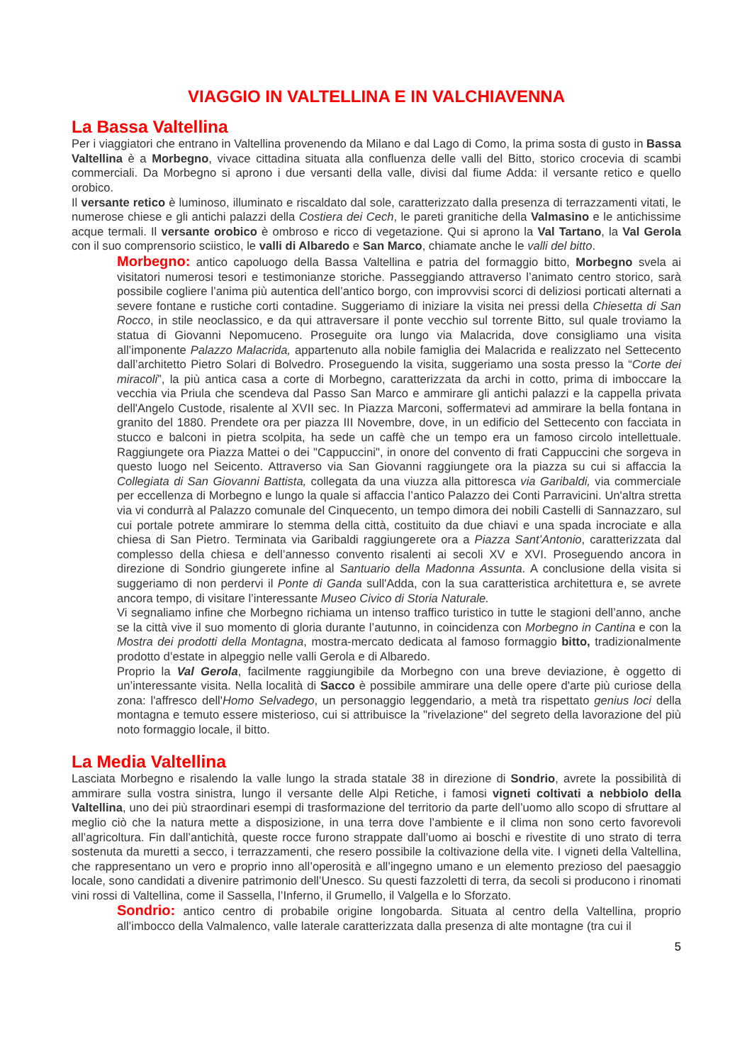VIAGGIO IN VALTELLINA E IN VALCHIAVENNA
La Bassa Valtellina
Per i viaggiatori che entrano in Valtellina provenendo da Milano e dal Lago di Como, la prima sosta di gusto in Bassa Valtellina è a Morbegno, vivace cittadina situata alla confluenza delle valli del Bitto, storico crocevia di scambi commerciali. Da Morbegno si aprono i due versanti della valle, divisi dal fiume Adda: il versante retico e quello orobico.
Il versante retico è luminoso, illuminato e riscaldato dal sole, caratterizzato dalla presenza di terrazzamenti vitati, le numerose chiese e gli antichi palazzi della Costiera dei Cech, le pareti granitiche della Valmasino e le antichissime acque termali. Il versante orobico è ombroso e ricco di vegetazione. Qui si aprono la Val Tartano, la Val Gerola con il suo comprensorio sciistico, le valli di Albaredo e San Marco, chiamate anche le valli del bitto.
Morbegno: antico capoluogo della Bassa Valtellina e patria del formaggio bitto, Morbegno svela ai visitatori numerosi tesori e testimonianze storiche. Passeggiando attraverso l’animato centro storico, sarà possibile cogliere l’anima più autentica dell’antico borgo, con improvvisi scorci di deliziosi porticati alternati a severe fontane e rustiche corti contadine. Suggeriamo di iniziare la visita nei pressi della Chiesetta di San Rocco, in stile neoclassico, e da qui attraversare il ponte vecchio sul torrente Bitto, sul quale troviamo la statua di Giovanni Nepomuceno. Proseguite ora lungo via Malacrida, dove consigliamo una visita all’imponente Palazzo Malacrida, appartenuto alla nobile famiglia dei Malacrida e realizzato nel Settecento dall’architetto Pietro Solari di Bolvedro. Proseguendo la visita, suggeriamo una sosta presso la “Corte dei miracoli”, la più antica casa a corte di Morbegno, caratterizzata da archi in cotto, prima di imboccare la vecchia via Priula che scendeva dal Passo San Marco e ammirare gli antichi palazzi e la cappella privata dell'Angelo Custode, risalente al XVII sec. In Piazza Marconi, soffermatevi ad ammirare la bella fontana in granito del 1880. Prendete ora per piazza III Novembre, dove, in un edificio del Settecento con facciata in stucco e balconi in pietra scolpita, ha sede un caffè che un tempo era un famoso circolo intellettuale. Raggiungete ora Piazza Mattei o dei "Cappuccini", in onore del convento di frati Cappuccini che sorgeva in questo luogo nel Seicento. Attraverso via San Giovanni raggiungete ora la piazza su cui si affaccia la Collegiata di San Giovanni Battista, collegata da una viuzza alla pittoresca via Garibaldi, via commerciale per eccellenza di Morbegno e lungo la quale si affaccia l’antico Palazzo dei Conti Parravicini. Un'altra stretta via vi condurrà al Palazzo comunale del Cinquecento, un tempo dimora dei nobili Castelli di Sannazzaro, sul cui portale potrete ammirare lo stemma della città, costituito da due chiavi e una spada incrociate e alla chiesa di San Pietro. Terminata via Garibaldi raggiungerete ora a Piazza Sant’Antonio, caratterizzata dal complesso della chiesa e dell’annesso convento risalenti ai secoli XV e XVI. Proseguendo ancora in direzione di Sondrio giungerete infine al Santuario della Madonna Assunta. A conclusione della visita si suggeriamo di non perdervi il Ponte di Ganda sull'Adda, con la sua caratteristica architettura e, se avrete ancora tempo, di visitare l’interessante Museo Civico di Storia Naturale.
Vi segnaliamo infine che Morbegno richiama un intenso traffico turistico in tutte le stagioni dell’anno, anche se la città vive il suo momento di gloria durante l’autunno, in coincidenza con Morbegno in Cantina e con la Mostra dei prodotti della Montagna, mostra-mercato dedicata al famoso formaggio bitto, tradizionalmente prodotto d’estate in alpeggio nelle valli Gerola e di Albaredo.
Proprio la Val Gerola, facilmente raggiungibile da Morbegno con una breve deviazione, è oggetto di un’interessante visita. Nella località di Sacco è possibile ammirare una delle opere d'arte più curiose della zona: l'affresco dell'Homo Selvadego, un personaggio leggendario, a metà tra rispettato genius loci della montagna e temuto essere misterioso, cui si attribuisce la "rivelazione" del segreto della lavorazione del più noto formaggio locale, il bitto.
La Media Valtellina
Lasciata Morbegno e risalendo la valle lungo la strada statale 38 in direzione di Sondrio, avrete la possibilità di ammirare sulla vostra sinistra, lungo il versante delle Alpi Retiche, i famosi vigneti coltivati a nebbiolo della Valtellina, uno dei più straordinari esempi di trasformazione del territorio da parte dell’uomo allo scopo di sfruttare al meglio ciò che la natura mette a disposizione, in una terra dove l’ambiente e il clima non sono certo favorevoli all’agricoltura. Fin dall’antichità, queste rocce furono strappate dall’uomo ai boschi e rivestite di uno strato di terra sostenuta da muretti a secco, i terrazzamenti, che resero possibile la coltivazione della vite. I vigneti della Valtellina, che rappresentano un vero e proprio inno all’operosità e all’ingegno umano e un elemento prezioso del paesaggio locale, sono candidati a divenire patrimonio dell’Unesco. Su questi fazzoletti di terra, da secoli si producono i rinomati vini rossi di Valtellina, come il Sassella, l’Inferno, il Grumello, il Valgella e lo Sforzato.
Sondrio: antico centro di probabile origine longobarda. Situata al centro della Valtellina, proprio all’imbocco della Valmalenco, valle laterale caratterizzata dalla presenza di alte montagne (tra cui il
5